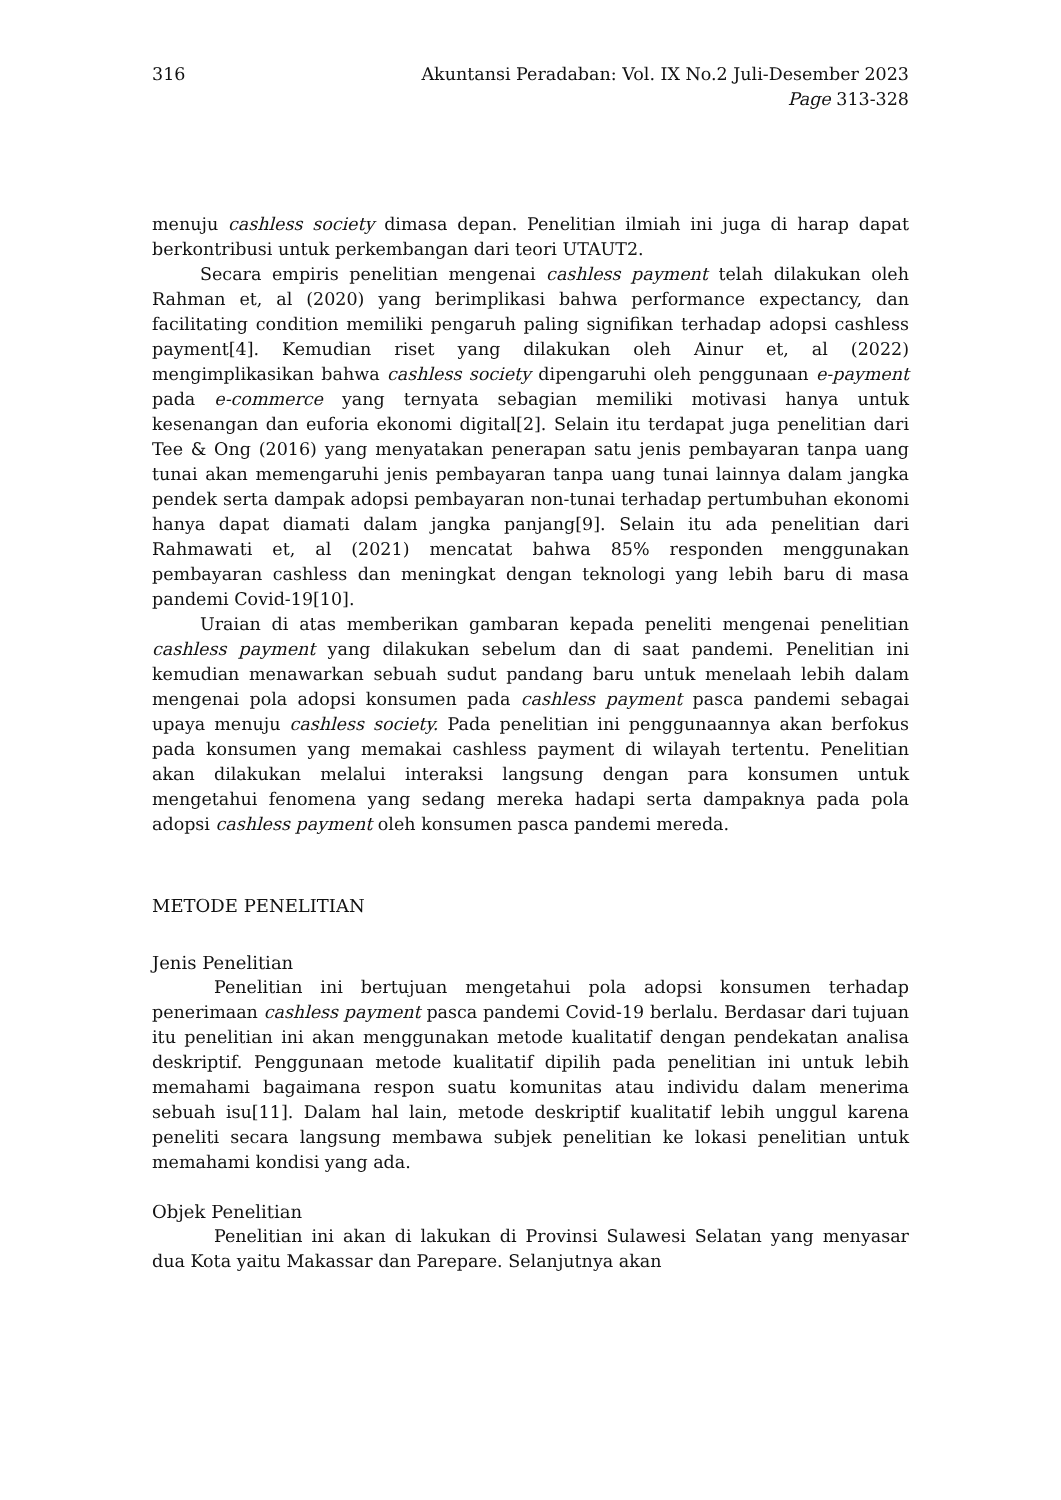316 Akuntansi Peradaban: Vol. IX No.2 Juli-Desember 2023
Page 313-328
menuju cashless society dimasa depan. Penelitian ilmiah ini juga di harap dapat berkontribusi untuk perkembangan dari teori UTAUT2.
Secara empiris penelitian mengenai cashless payment telah dilakukan oleh Rahman et, al (2020) yang berimplikasi bahwa performance expectancy, dan facilitating condition memiliki pengaruh paling signifikan terhadap adopsi cashless payment[4]. Kemudian riset yang dilakukan oleh Ainur et, al (2022) mengimplikasikan bahwa cashless society dipengaruhi oleh penggunaan e-payment pada e-commerce yang ternyata sebagian memiliki motivasi hanya untuk kesenangan dan euforia ekonomi digital[2]. Selain itu terdapat juga penelitian dari Tee & Ong (2016) yang menyatakan penerapan satu jenis pembayaran tanpa uang tunai akan memengaruhi jenis pembayaran tanpa uang tunai lainnya dalam jangka pendek serta dampak adopsi pembayaran non-tunai terhadap pertumbuhan ekonomi hanya dapat diamati dalam jangka panjang[9]. Selain itu ada penelitian dari Rahmawati et, al (2021) mencatat bahwa 85% responden menggunakan pembayaran cashless dan meningkat dengan teknologi yang lebih baru di masa pandemi Covid-19[10].
Uraian di atas memberikan gambaran kepada peneliti mengenai penelitian cashless payment yang dilakukan sebelum dan di saat pandemi. Penelitian ini kemudian menawarkan sebuah sudut pandang baru untuk menelaah lebih dalam mengenai pola adopsi konsumen pada cashless payment pasca pandemi sebagai upaya menuju cashless society. Pada penelitian ini penggunaannya akan berfokus pada konsumen yang memakai cashless payment di wilayah tertentu. Penelitian akan dilakukan melalui interaksi langsung dengan para konsumen untuk mengetahui fenomena yang sedang mereka hadapi serta dampaknya pada pola adopsi cashless payment oleh konsumen pasca pandemi mereda.
METODE PENELITIAN
Jenis Penelitian
Penelitian ini bertujuan mengetahui pola adopsi konsumen terhadap penerimaan cashless payment pasca pandemi Covid-19 berlalu. Berdasar dari tujuan itu penelitian ini akan menggunakan metode kualitatif dengan pendekatan analisa deskriptif. Penggunaan metode kualitatif dipilih pada penelitian ini untuk lebih memahami bagaimana respon suatu komunitas atau individu dalam menerima sebuah isu[11]. Dalam hal lain, metode deskriptif kualitatif lebih unggul karena peneliti secara langsung membawa subjek penelitian ke lokasi penelitian untuk memahami kondisi yang ada.
Objek Penelitian
Penelitian ini akan di lakukan di Provinsi Sulawesi Selatan yang menyasar dua Kota yaitu Makassar dan Parepare. Selanjutnya akan